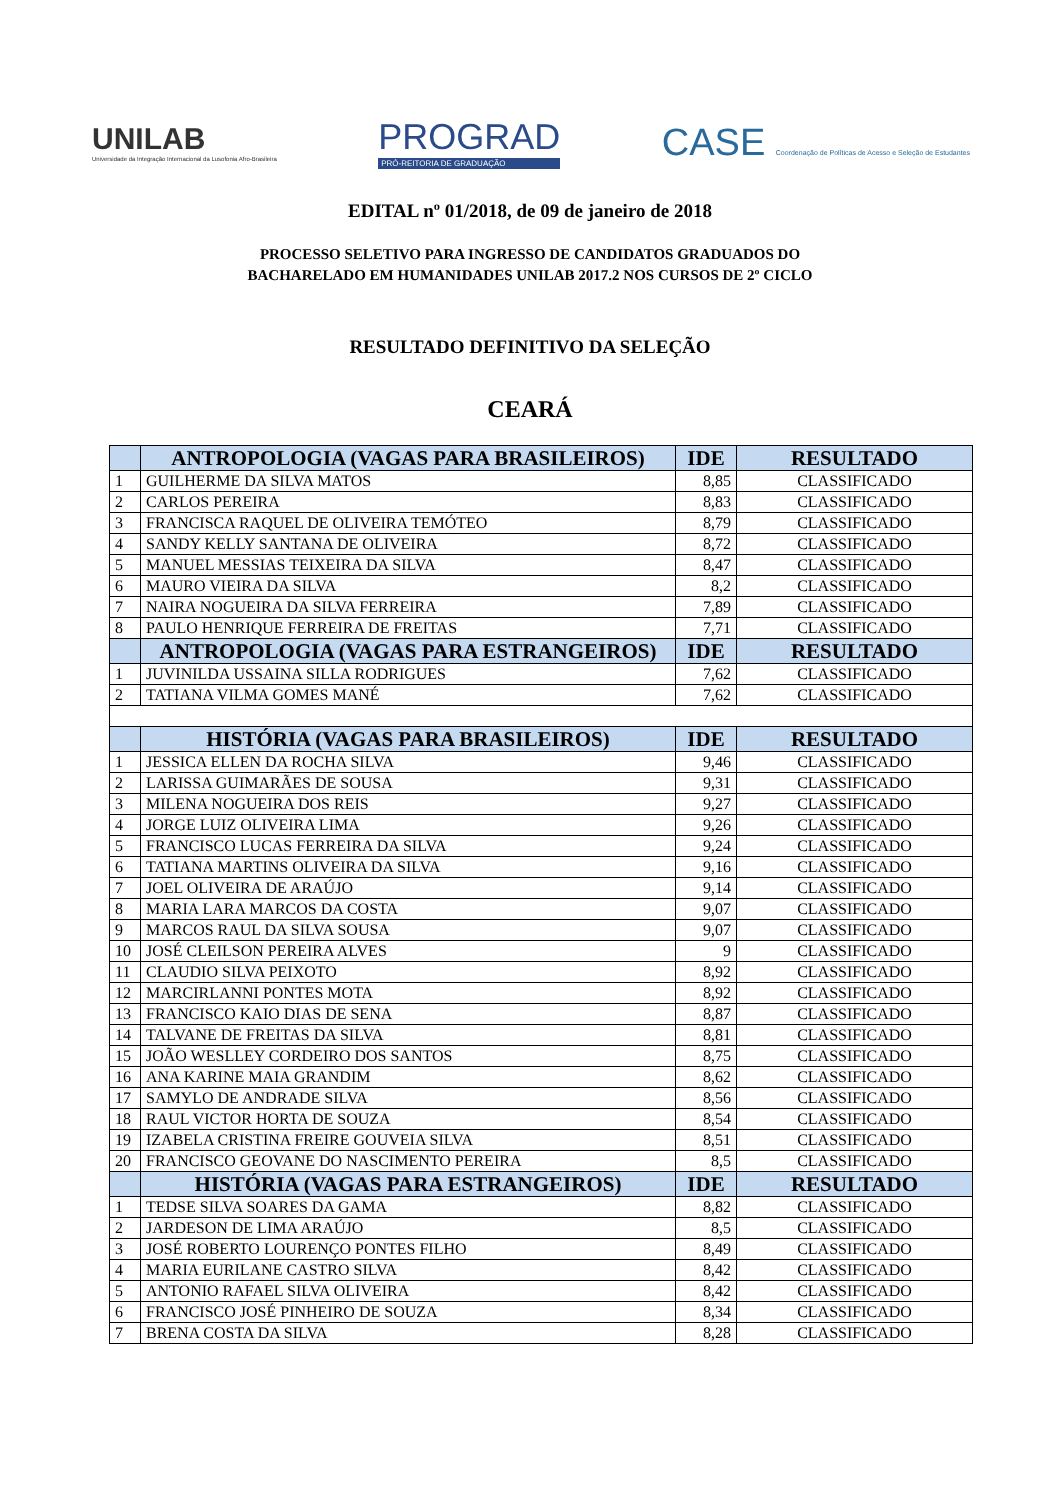UNILAB
Universidade da Integração Internacional da Lusofonia Afro-Brasileira
PROGRAD
PRÓ-REITORIA DE GRADUAÇÃO
CASE Coordenação de Políticas de Acesso e Seleção de Estudantes
EDITAL nº 01/2018, de 09 de janeiro de 2018
PROCESSO SELETIVO PARA INGRESSO DE CANDIDATOS GRADUADOS DO
BACHARELADO EM HUMANIDADES UNILAB 2017.2 NOS CURSOS DE 2º CICLO
RESULTADO DEFINITIVO DA SELEÇÃO
CEARÁ
| | ANTROPOLOGIA (VAGAS PARA BRASILEIROS) | IDE | RESULTADO |
| --- | --- | --- | --- |
| 1 | GUILHERME DA SILVA MATOS | 8,85 | CLASSIFICADO |
| 2 | CARLOS PEREIRA | 8,83 | CLASSIFICADO |
| 3 | FRANCISCA RAQUEL DE OLIVEIRA TEMÓTEO | 8,79 | CLASSIFICADO |
| 4 | SANDY KELLY SANTANA DE OLIVEIRA | 8,72 | CLASSIFICADO |
| 5 | MANUEL MESSIAS TEIXEIRA DA SILVA | 8,47 | CLASSIFICADO |
| 6 | MAURO VIEIRA DA SILVA | 8,2 | CLASSIFICADO |
| 7 | NAIRA NOGUEIRA DA SILVA FERREIRA | 7,89 | CLASSIFICADO |
| 8 | PAULO HENRIQUE FERREIRA DE FREITAS | 7,71 | CLASSIFICADO |
| | ANTROPOLOGIA (VAGAS PARA ESTRANGEIROS) | IDE | RESULTADO |
| 1 | JUVINILDA USSAINA SILLA RODRIGUES | 7,62 | CLASSIFICADO |
| 2 | TATIANA VILMA GOMES MANÉ | 7,62 | CLASSIFICADO |
| | HISTÓRIA (VAGAS PARA BRASILEIROS) | IDE | RESULTADO |
| 1 | JESSICA ELLEN DA ROCHA SILVA | 9,46 | CLASSIFICADO |
| 2 | LARISSA GUIMARÃES DE SOUSA | 9,31 | CLASSIFICADO |
| 3 | MILENA NOGUEIRA DOS REIS | 9,27 | CLASSIFICADO |
| 4 | JORGE LUIZ OLIVEIRA LIMA | 9,26 | CLASSIFICADO |
| 5 | FRANCISCO LUCAS FERREIRA DA SILVA | 9,24 | CLASSIFICADO |
| 6 | TATIANA MARTINS OLIVEIRA DA SILVA | 9,16 | CLASSIFICADO |
| 7 | JOEL OLIVEIRA DE ARAÚJO | 9,14 | CLASSIFICADO |
| 8 | MARIA LARA MARCOS DA COSTA | 9,07 | CLASSIFICADO |
| 9 | MARCOS RAUL DA SILVA SOUSA | 9,07 | CLASSIFICADO |
| 10 | JOSÉ CLEILSON PEREIRA ALVES | 9 | CLASSIFICADO |
| 11 | CLAUDIO SILVA PEIXOTO | 8,92 | CLASSIFICADO |
| 12 | MARCIRLANNI PONTES MOTA | 8,92 | CLASSIFICADO |
| 13 | FRANCISCO KAIO DIAS DE SENA | 8,87 | CLASSIFICADO |
| 14 | TALVANE DE FREITAS DA SILVA | 8,81 | CLASSIFICADO |
| 15 | JOÃO WESLLEY CORDEIRO DOS SANTOS | 8,75 | CLASSIFICADO |
| 16 | ANA KARINE MAIA GRANDIM | 8,62 | CLASSIFICADO |
| 17 | SAMYLO DE ANDRADE SILVA | 8,56 | CLASSIFICADO |
| 18 | RAUL VICTOR HORTA DE SOUZA | 8,54 | CLASSIFICADO |
| 19 | IZABELA CRISTINA FREIRE GOUVEIA SILVA | 8,51 | CLASSIFICADO |
| 20 | FRANCISCO GEOVANE DO NASCIMENTO PEREIRA | 8,5 | CLASSIFICADO |
| | HISTÓRIA (VAGAS PARA ESTRANGEIROS) | IDE | RESULTADO |
| 1 | TEDSE SILVA SOARES DA GAMA | 8,82 | CLASSIFICADO |
| 2 | JARDESON DE LIMA ARAÚJO | 8,5 | CLASSIFICADO |
| 3 | JOSÉ ROBERTO LOURENÇO PONTES FILHO | 8,49 | CLASSIFICADO |
| 4 | MARIA EURILANE CASTRO SILVA | 8,42 | CLASSIFICADO |
| 5 | ANTONIO RAFAEL SILVA OLIVEIRA | 8,42 | CLASSIFICADO |
| 6 | FRANCISCO JOSÉ PINHEIRO DE SOUZA | 8,34 | CLASSIFICADO |
| 7 | BRENA COSTA DA SILVA | 8,28 | CLASSIFICADO |